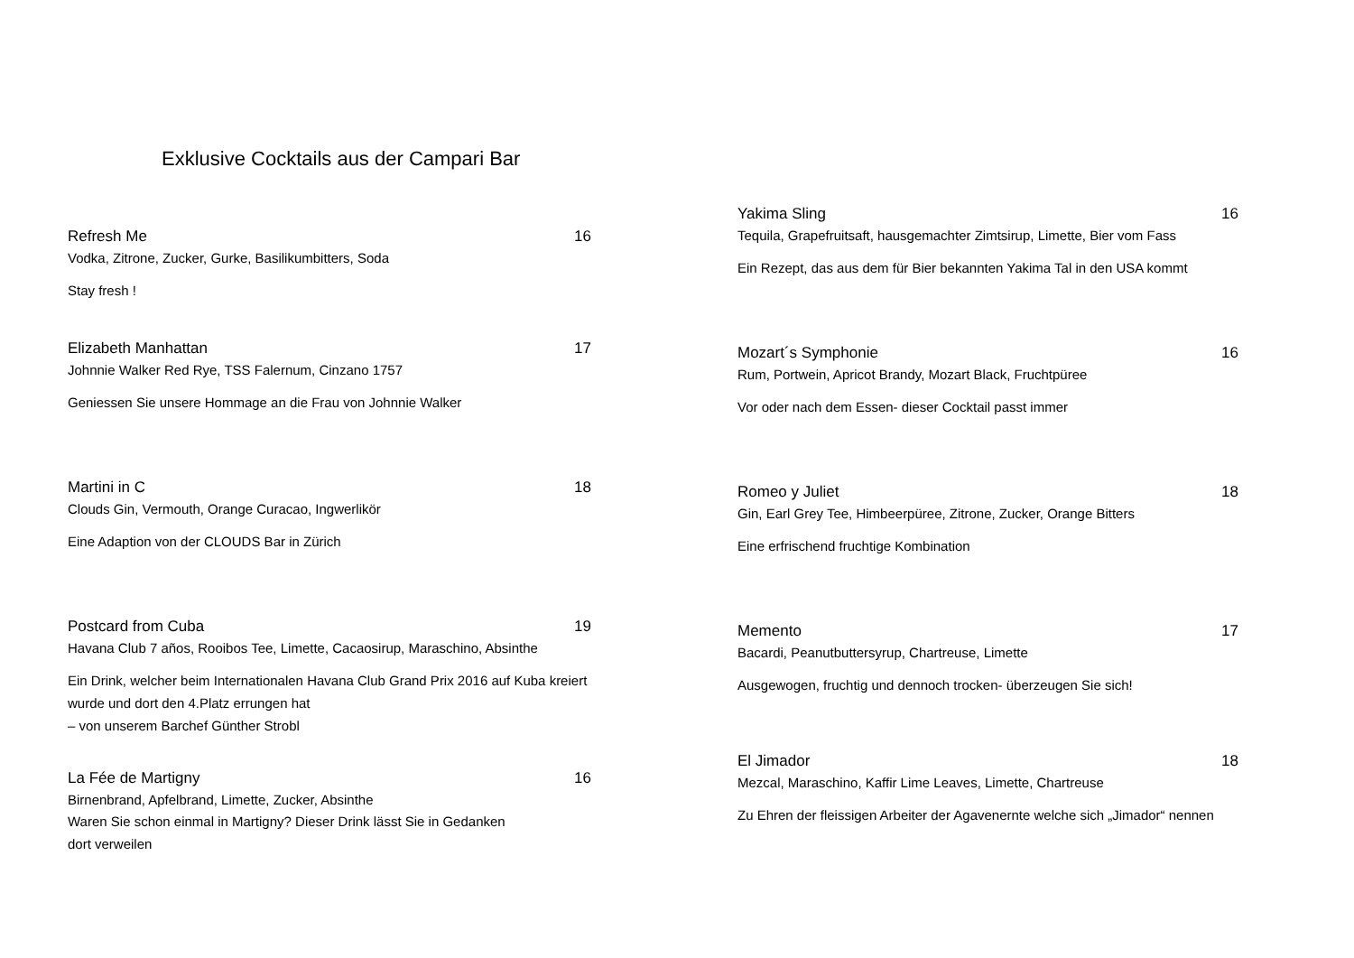Exklusive Cocktails aus der Campari Bar
Refresh Me 16
Vodka, Zitrone, Zucker, Gurke, Basilikumbitters, Soda
Stay fresh !
Elizabeth Manhattan 17
Johnnie Walker Red Rye, TSS Falernum, Cinzano 1757
Geniessen Sie unsere Hommage an die Frau von Johnnie Walker
Martini in C 18
Clouds Gin, Vermouth, Orange Curacao, Ingwerlikör
Eine Adaption von der CLOUDS Bar in Zürich
Postcard from Cuba 19
Havana Club 7 años, Rooibos Tee, Limette, Cacaosirup, Maraschino, Absinthe
Ein Drink, welcher beim Internationalen Havana Club Grand Prix 2016 auf Kuba kreiert wurde und dort den 4.Platz errungen hat
– von unserem Barchef Günther Strobl
La Fée de Martigny 16
Birnenbrand, Apfelbrand, Limette, Zucker, Absinthe
Waren Sie schon einmal in Martigny? Dieser Drink lässt Sie in Gedanken
dort verweilen
Yakima Sling 16
Tequila, Grapefruitsaft, hausgemachter Zimtsirup, Limette, Bier vom Fass
Ein Rezept, das aus dem für Bier bekannten Yakima Tal in den USA kommt
Mozart´s Symphonie 16
Rum, Portwein, Apricot Brandy, Mozart Black, Fruchtpüree
Vor oder nach dem Essen- dieser Cocktail passt immer
Romeo y Juliet 18
Gin, Earl Grey Tee, Himbeerpüree, Zitrone, Zucker, Orange Bitters
Eine erfrischend fruchtige Kombination
Memento 17
Bacardi, Peanutbuttersyrup, Chartreuse, Limette
Ausgewogen, fruchtig und dennoch trocken- überzeugen Sie sich!
El Jimador 18
Mezcal, Maraschino, Kaffir Lime Leaves, Limette, Chartreuse
Zu Ehren der fleissigen Arbeiter der Agavenernte welche sich „Jimador“ nennen